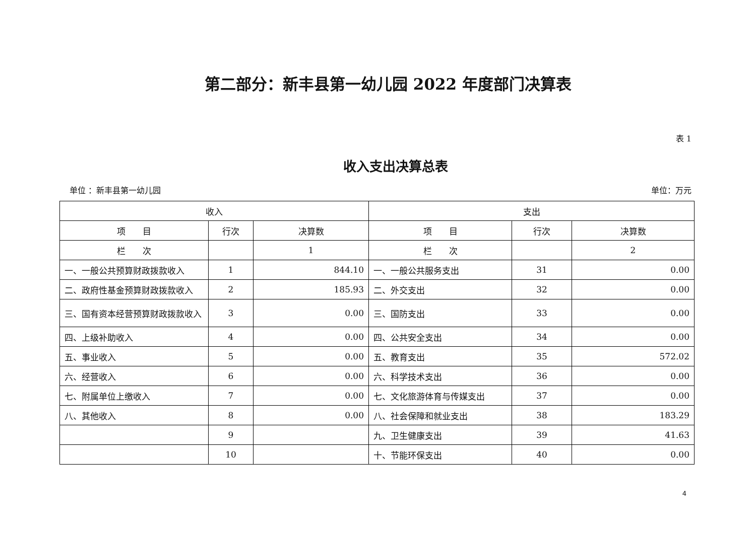第二部分：新丰县第一幼儿园 2022 年度部门决算表
表 1
收入支出决算总表
单位 ：新丰县第一幼儿园 单位：万元
| 收入 | | | 支出 | | |
| --- | --- | --- | --- | --- | --- |
| 项 目 | 行次 | 决算数 | 项 目 | 行次 | 决算数 |
| 栏 次 | | 1 | 栏 次 | | 2 |
| 一、一般公共预算财政拨款收入 | 1 | 844.10 | 一、一般公共服务支出 | 31 | 0.00 |
| 二、政府性基金预算财政拨款收入 | 2 | 185.93 | 二、外交支出 | 32 | 0.00 |
| 三、国有资本经营预算财政拨款收入 | 3 | 0.00 | 三、国防支出 | 33 | 0.00 |
| 四、上级补助收入 | 4 | 0.00 | 四、公共安全支出 | 34 | 0.00 |
| 五、事业收入 | 5 | 0.00 | 五、教育支出 | 35 | 572.02 |
| 六、经营收入 | 6 | 0.00 | 六、科学技术支出 | 36 | 0.00 |
| 七、附属单位上缴收入 | 7 | 0.00 | 七、文化旅游体育与传媒支出 | 37 | 0.00 |
| 八、其他收入 | 8 | 0.00 | 八、社会保障和就业支出 | 38 | 183.29 |
| | 9 | | 九、卫生健康支出 | 39 | 41.63 |
| | 10 | | 十、节能环保支出 | 40 | 0.00 |
4